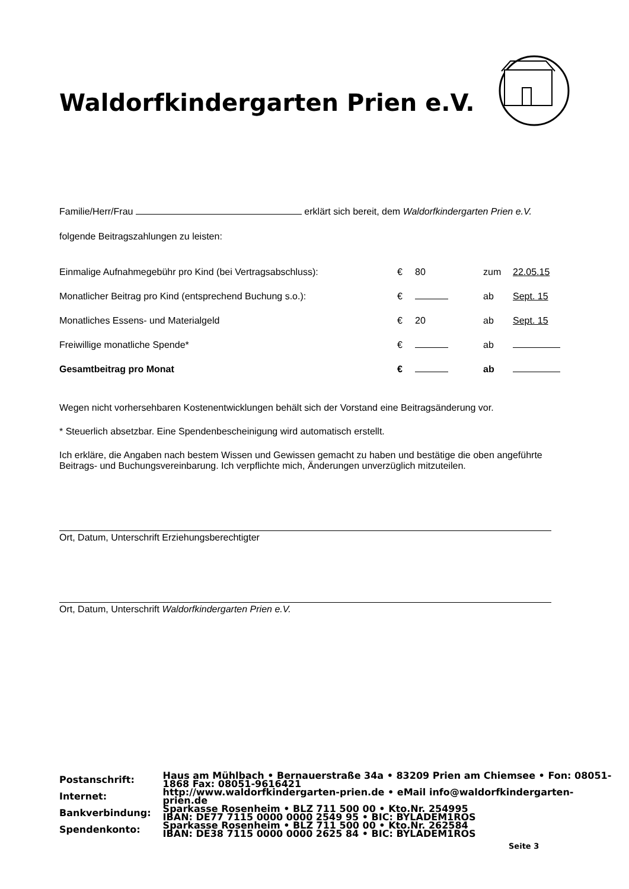Waldorfkindergarten Prien e.V.
Familie/Herr/Frau erklärt sich bereit, dem Waldorfkindergarten Prien e.V.
folgende Beitragszahlungen zu leisten:
| Einmalige Aufnahmegebühr pro Kind (bei Vertragsabschluss): | € | 80 | zum | 22.05.15 |
| Monatlicher Beitrag pro Kind (entsprechend Buchung s.o.): | € | | ab | Sept. 15 |
| Monatliches Essens- und Materialgeld | € | 20 | ab | Sept. 15 |
| Freiwillige monatliche Spende* | € | | ab | |
| Gesamtbeitrag pro Monat | € | | ab | |
Wegen nicht vorhersehbaren Kostenentwicklungen behält sich der Vorstand eine Beitragsänderung vor.
* Steuerlich absetzbar. Eine Spendenbescheinigung wird automatisch erstellt.
Ich erkläre, die Angaben nach bestem Wissen und Gewissen gemacht zu haben und bestätige die oben angeführte Beitrags- und Buchungsvereinbarung. Ich verpflichte mich, Änderungen unverzüglich mitzuteilen.
Ort, Datum, Unterschrift Erziehungsberechtigter
Ort, Datum, Unterschrift Waldorfkindergarten Prien e.V.
| Postanschrift: | Haus am Mühlbach • Bernauerstraße 34a • 83209 Prien am Chiemsee • Fon: 08051-1868 Fax: 08051-9616421 |
| Internet: | http://www.waldorfkindergarten-prien.de • eMail info@waldorfkindergarten-prien.de |
| Bankverbindung: | Sparkasse Rosenheim • BLZ 711 500 00 • Kto.Nr. 254995 IBAN: DE77 7115 0000 0000 2549 95 • BIC: BYLADEM1ROS |
| Spendenkonto: | Sparkasse Rosenheim • BLZ 711 500 00 • Kto.Nr. 262584 IBAN: DE38 7115 0000 0000 2625 84 • BIC: BYLADEM1ROS |
Seite 3